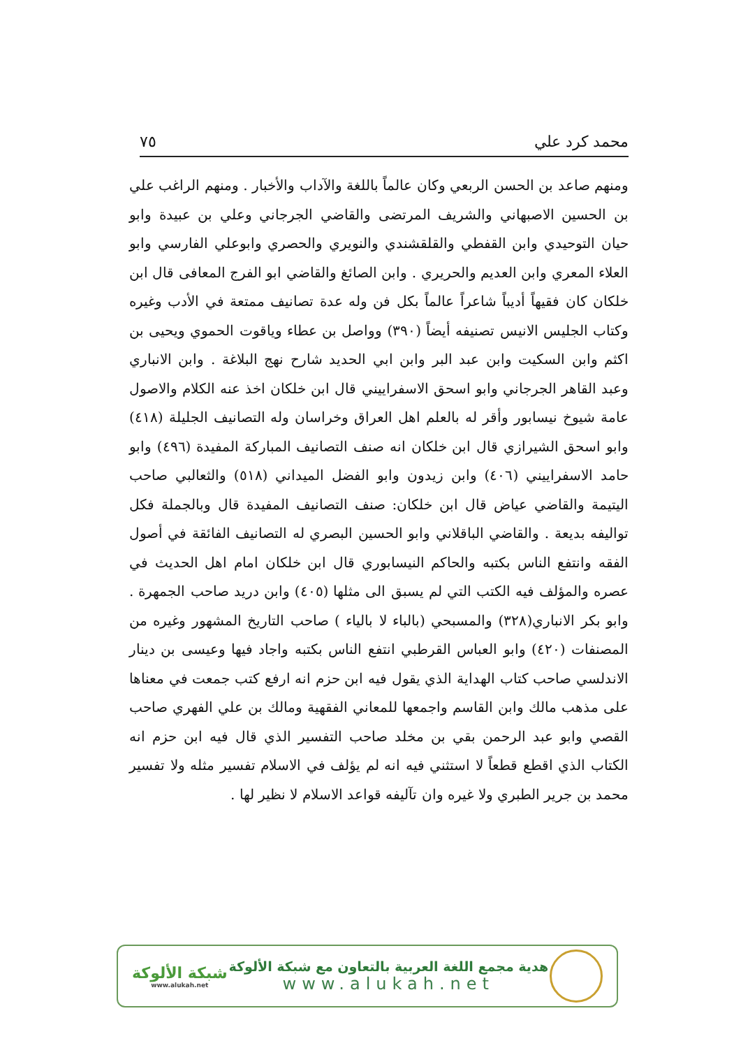محمد كرد علي ٧٥
ومنهم صاعد بن الحسن الربعي وكان عالماً باللغة والآداب والأخبار . ومنهم الراغب علي بن الحسين الاصبهاني والشريف المرتضى والقاضي الجرجاني وعلي بن عبيدة وابو حيان التوحيدي وابن القفطي والقلقشندي والنويري والحصري وابوعلي الفارسي وابو العلاء المعري وابن العديم والحريري . وابن الصائغ والقاضي ابو الفرج المعافى قال ابن خلكان كان فقيهاً أديباً شاعراً عالماً بكل فن وله عدة تصانيف ممتعة في الأدب وغيره وكتاب الجليس الانيس تصنيفه أيضاً (٣٩٠) وواصل بن عطاء وياقوت الحموي ويحيى بن اكثم وابن السكيت وابن عبد البر وابن ابي الحديد شارح نهج البلاغة . وابن الانباري وعبد القاهر الجرجاني وابو اسحق الاسفراييني قال ابن خلكان اخذ عنه الكلام والاصول عامة شيوخ نيسابور وأقر له بالعلم اهل العراق وخراسان وله التصانيف الجليلة (٤١٨) وابو اسحق الشيرازي قال ابن خلكان انه صنف التصانيف المباركة المفيدة (٤٩٦) وابو حامد الاسفراييني (٤٠٦) وابن زيدون وابو الفضل الميداني (٥١٨) والثعالبي صاحب اليتيمة والقاضي عياض قال ابن خلكان: صنف التصانيف المفيدة قال وبالجملة فكل تواليفه بديعة . والقاضي الباقلاني وابو الحسين البصري له التصانيف الفائقة في أصول الفقه وانتفع الناس بكتبه والحاكم النيسابوري قال ابن خلكان امام اهل الحديث في عصره والمؤلف فيه الكتب التي لم يسبق الى مثلها (٤٠٥) وابن دريد صاحب الجمهرة . وابو بكر الانباري(٣٢٨) والمسبحي (بالباء لا بالياء ) صاحب التاريخ المشهور وغيره من المصنفات (٤٢٠) وابو العباس القرطبي انتفع الناس بكتبه واجاد فيها وعيسى بن دينار الاندلسي صاحب كتاب الهداية الذي يقول فيه ابن حزم انه ارفع كتب جمعت في معناها على مذهب مالك وابن القاسم واجمعها للمعاني الفقهية ومالك بن علي الفهري صاحب القصي وابو عبد الرحمن بقي بن مخلد صاحب التفسير الذي قال فيه ابن حزم انه الكتاب الذي اقطع قطعاً لا استثني فيه انه لم يؤلف في الاسلام تفسير مثله ولا تفسير محمد بن جرير الطبري ولا غيره وان تآليفه قواعد الاسلام لا نظير لها .
شبكة الألوكة
www.alukah.net
هدية مجمع اللغة العربية بالتعاون مع شبكة الألوكة
www.alukah.net